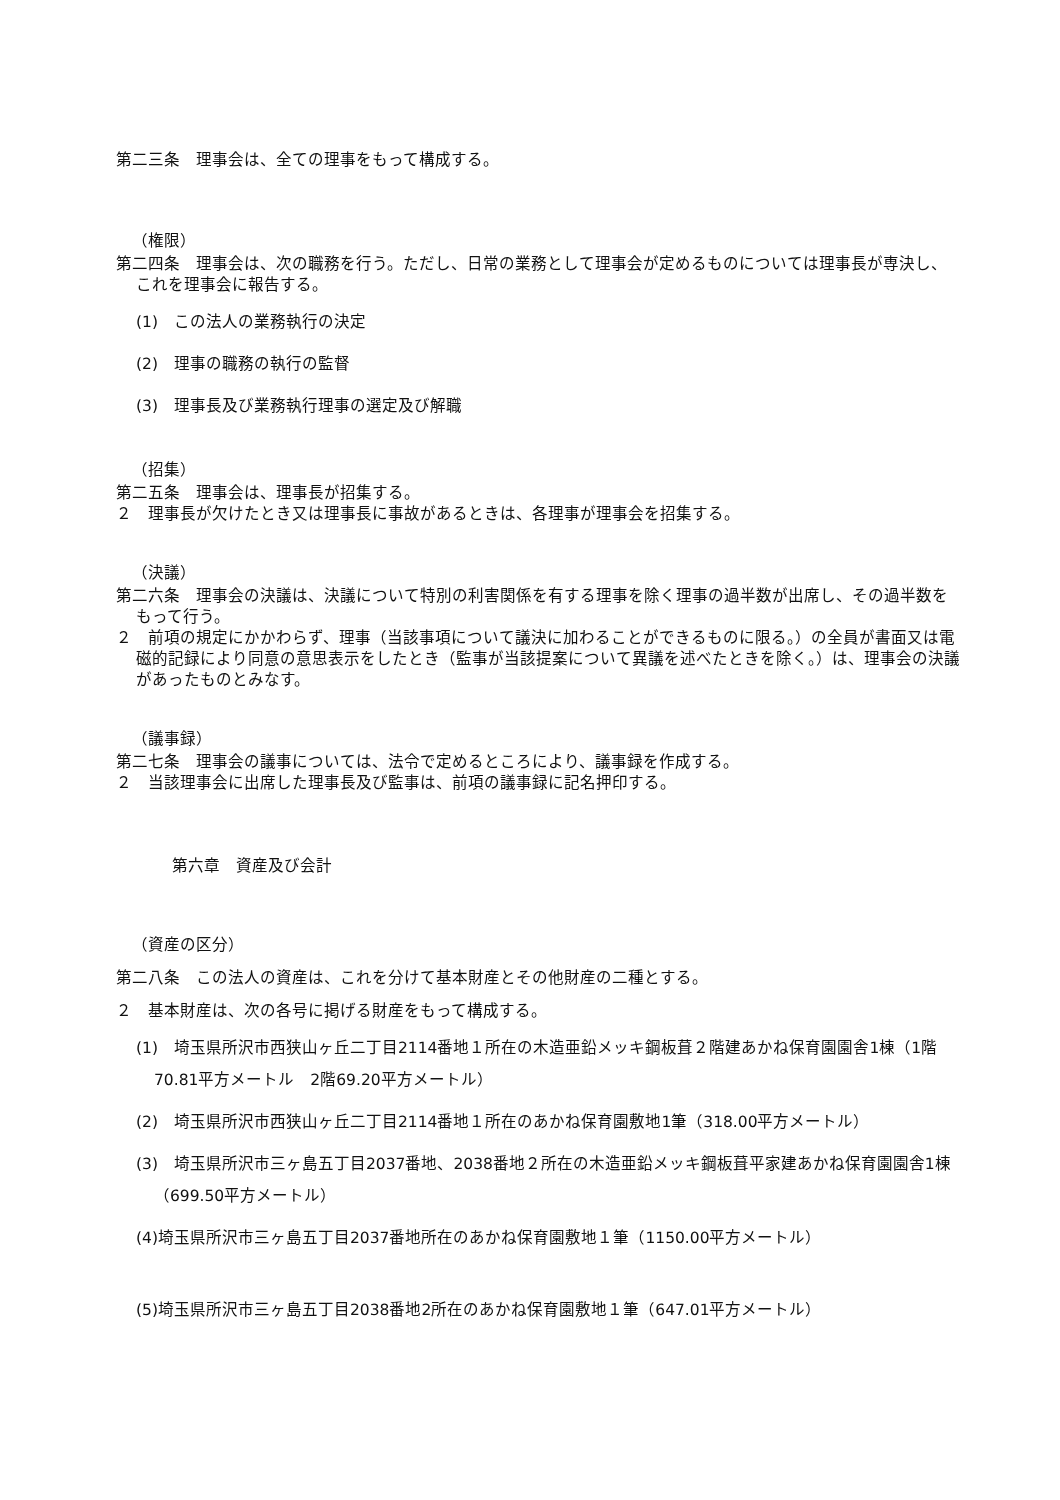第二三条　理事会は、全ての理事をもって構成する。
（権限）
第二四条　理事会は、次の職務を行う。ただし、日常の業務として理事会が定めるものについては理事長が専決し、これを理事会に報告する。
(1)　この法人の業務執行の決定
(2)　理事の職務の執行の監督
(3)　理事長及び業務執行理事の選定及び解職
（招集）
第二五条　理事会は、理事長が招集する。
２　理事長が欠けたとき又は理事長に事故があるときは、各理事が理事会を招集する。
（決議）
第二六条　理事会の決議は、決議について特別の利害関係を有する理事を除く理事の過半数が出席し、その過半数をもって行う。
２　前項の規定にかかわらず、理事（当該事項について議決に加わることができるものに限る。）の全員が書面又は電磁的記録により同意の意思表示をしたとき（監事が当該提案について異議を述べたときを除く。）は、理事会の決議があったものとみなす。
（議事録）
第二七条　理事会の議事については、法令で定めるところにより、議事録を作成する。
２　当該理事会に出席した理事長及び監事は、前項の議事録に記名押印する。
第六章　資産及び会計
（資産の区分）
第二八条　この法人の資産は、これを分けて基本財産とその他財産の二種とする。
２　基本財産は、次の各号に掲げる財産をもって構成する。
(1)　埼玉県所沢市西狭山ヶ丘二丁目2114番地１所在の木造亜鉛メッキ鋼板葺２階建あかね保育園園舎1棟（1階70.81平方メートル　2階69.20平方メートル）
(2)　埼玉県所沢市西狭山ヶ丘二丁目2114番地１所在のあかね保育園敷地1筆（318.00平方メートル）
(3)　埼玉県所沢市三ヶ島五丁目2037番地、2038番地２所在の木造亜鉛メッキ鋼板葺平家建あかね保育園園舎1棟（699.50平方メートル）
(4)埼玉県所沢市三ヶ島五丁目2037番地所在のあかね保育園敷地１筆（1150.00平方メートル）
(5)埼玉県所沢市三ヶ島五丁目2038番地2所在のあかね保育園敷地１筆（647.01平方メートル）